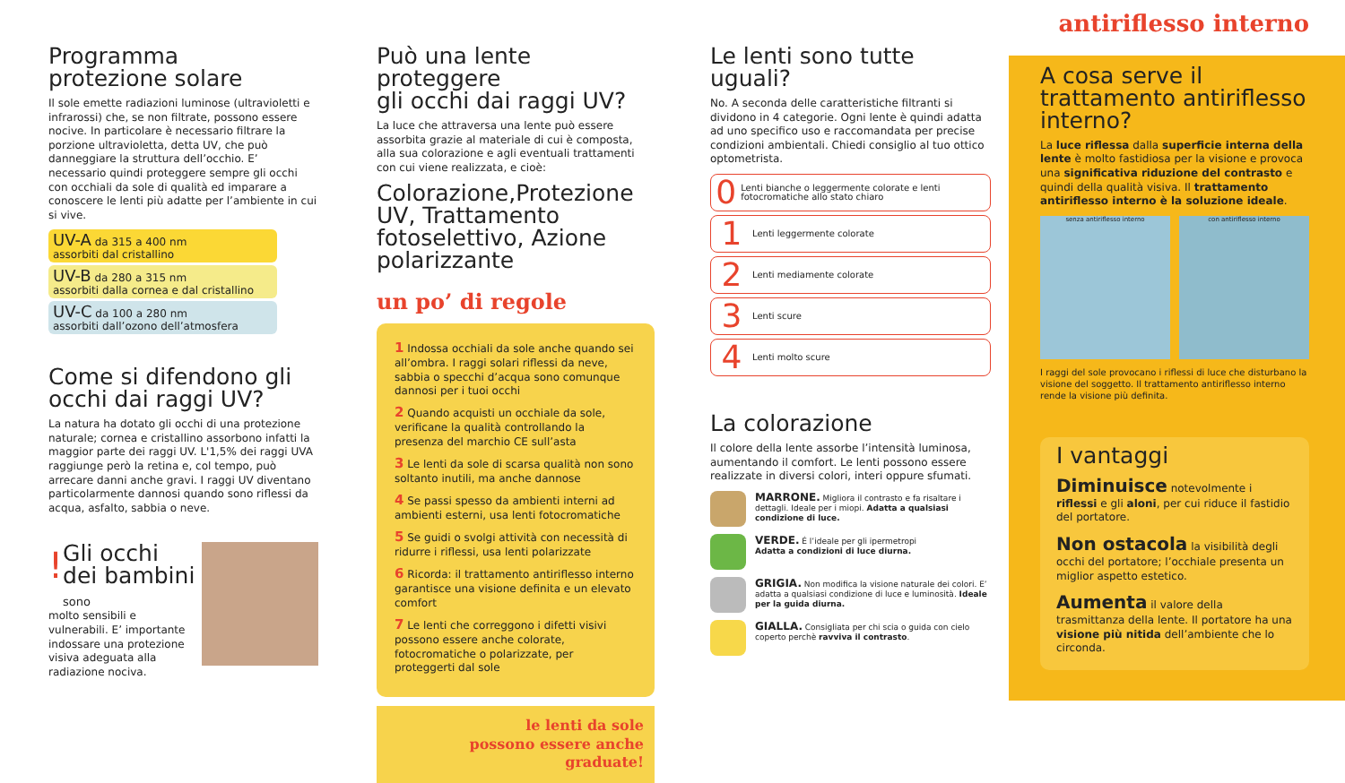Programma
protezione solare
Il sole emette radiazioni luminose (ultravioletti e infrarossi) che, se non filtrate, possono essere nocive. In particolare è necessario filtrare la porzione ultravioletta, detta UV, che può danneggiare la struttura dell’occhio. E’ necessario quindi proteggere sempre gli occhi con occhiali da sole di qualità ed imparare a conoscere le lenti più adatte per l’ambiente in cui si vive.
UV-A da 315 a 400 nm
assorbiti dal cristallino
UV-B da 280 a 315 nm
assorbiti dalla cornea e dal cristallino
UV-C da 100 a 280 nm
assorbiti dall’ozono dell’atmosfera
Come si difendono gli
occhi dai raggi UV?
La natura ha dotato gli occhi di una protezione naturale; cornea e cristallino assorbono infatti la maggior parte dei raggi UV. L'1,5% dei raggi UVA raggiunge però la retina e, col tempo, può arrecare danni anche gravi. I raggi UV diventano particolarmente dannosi quando sono riflessi da acqua, asfalto, sabbia o neve.
!
Gli occhi dei bambini sono
molto sensibili e vulnerabili. E’ importante indossare una protezione visiva adeguata alla radiazione nociva.
Può una lente proteggere
gli occhi dai raggi UV?
La luce che attraversa una lente può essere assorbita grazie al materiale di cui è composta, alla sua colorazione e agli eventuali trattamenti con cui viene realizzata, e cioè:
Colorazione,Protezione UV, Trattamento fotoselettivo, Azione polarizzante
un po’ di regole
1 Indossa occhiali da sole anche quando sei all’ombra. I raggi solari riflessi da neve, sabbia o specchi d’acqua sono comunque dannosi per i tuoi occhi
2 Quando acquisti un occhiale da sole, verificane la qualità controllando la presenza del marchio CE sull’asta
3 Le lenti da sole di scarsa qualità non sono soltanto inutili, ma anche dannose
4 Se passi spesso da ambienti interni ad ambienti esterni, usa lenti fotocromatiche
5 Se guidi o svolgi attività con necessità di ridurre i riflessi, usa lenti polarizzate
6 Ricorda: il trattamento antiriflesso interno garantisce una visione definita e un elevato comfort
7 Le lenti che correggono i difetti visivi possono essere anche colorate, fotocromatiche o polarizzate, per proteggerti dal sole
le lenti da sole
possono essere anche graduate!
Le lenti sono tutte uguali?
No. A seconda delle caratteristiche filtranti si dividono in 4 categorie. Ogni lente è quindi adatta ad uno specifico uso e raccomandata per precise condizioni ambientali. Chiedi consiglio al tuo ottico optometrista.
0 Lenti bianche o leggermente colorate e lenti fotocromatiche allo stato chiaro
1 Lenti leggermente colorate
2 Lenti mediamente colorate
3 Lenti scure
4 Lenti molto scure
La colorazione
Il colore della lente assorbe l’intensità luminosa, aumentando il comfort. Le lenti possono essere realizzate in diversi colori, interi oppure sfumati.
MARRONE. Migliora il contrasto e fa risaltare i dettagli. Ideale per i miopi. Adatta a qualsiasi condizione di luce.
VERDE. É l’ideale per gli ipermetropi
Adatta a condizioni di luce diurna.
GRIGIA. Non modifica la visione naturale dei colori. E’ adatta a qualsiasi condizione di luce e luminosità. Ideale per la guida diurna.
GIALLA. Consigliata per chi scia o guida con cielo coperto perchè ravviva il contrasto.
antiriflesso interno
A cosa serve il trattamento antiriflesso interno?
La luce riflessa dalla superficie interna della lente è molto fastidiosa per la visione e provoca una significativa riduzione del contrasto e quindi della qualità visiva. Il trattamento antiriflesso interno è la soluzione ideale.
senza antiriflesso interno con antiriflesso interno
I raggi del sole provocano i riflessi di luce che disturbano la visione del soggetto. Il trattamento antiriflesso interno rende la visione più definita.
I vantaggi
Diminuisce notevolmente i riflessi e gli aloni, per cui riduce il fastidio del portatore.
Non ostacola la visibilità degli occhi del portatore; l’occhiale presenta un miglior aspetto estetico.
Aumenta il valore della trasmittanza della lente. Il portatore ha una visione più nitida dell’ambiente che lo circonda.